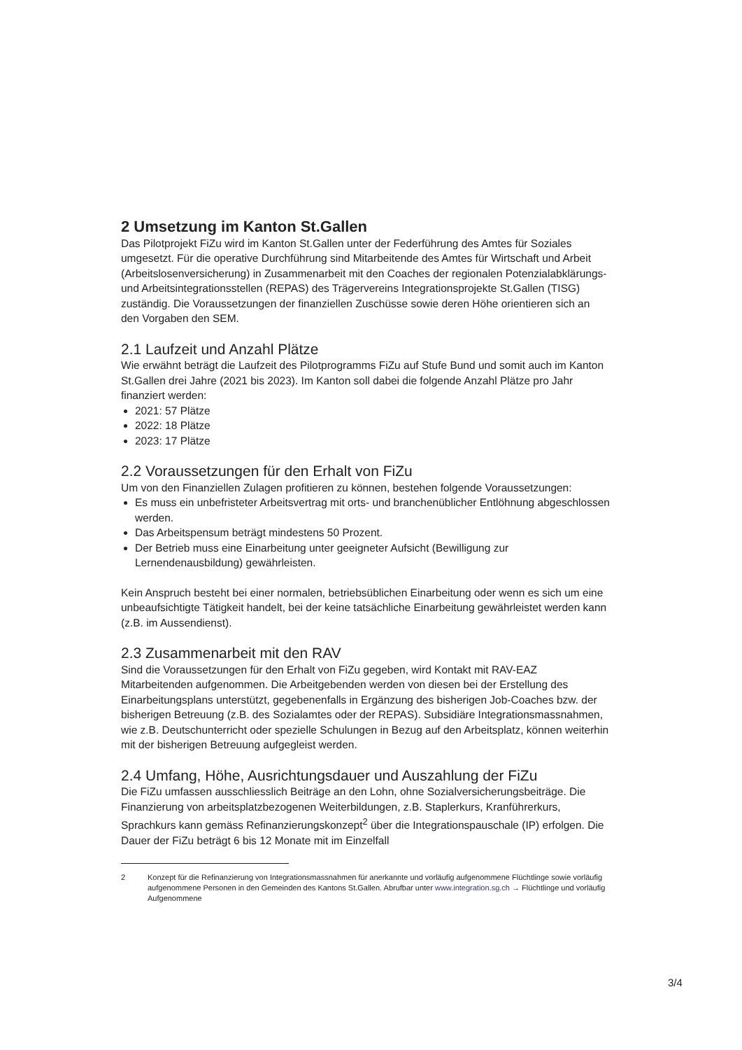2 Umsetzung im Kanton St.Gallen
Das Pilotprojekt FiZu wird im Kanton St.Gallen unter der Federführung des Amtes für Soziales umgesetzt. Für die operative Durchführung sind Mitarbeitende des Amtes für Wirtschaft und Arbeit (Arbeitslosenversicherung) in Zusammenarbeit mit den Coaches der regionalen Potenzialabklärungs- und Arbeitsintegrationsstellen (REPAS) des Trägervereins Integrationsprojekte St.Gallen (TISG) zuständig. Die Voraussetzungen der finanziellen Zuschüsse sowie deren Höhe orientieren sich an den Vorgaben den SEM.
2.1 Laufzeit und Anzahl Plätze
Wie erwähnt beträgt die Laufzeit des Pilotprogramms FiZu auf Stufe Bund und somit auch im Kanton St.Gallen drei Jahre (2021 bis 2023). Im Kanton soll dabei die folgende Anzahl Plätze pro Jahr finanziert werden:
2021: 57 Plätze
2022: 18 Plätze
2023: 17 Plätze
2.2 Voraussetzungen für den Erhalt von FiZu
Um von den Finanziellen Zulagen profitieren zu können, bestehen folgende Voraussetzungen:
Es muss ein unbefristeter Arbeitsvertrag mit orts- und branchenüblicher Entlöhnung abgeschlossen werden.
Das Arbeitspensum beträgt mindestens 50 Prozent.
Der Betrieb muss eine Einarbeitung unter geeigneter Aufsicht (Bewilligung zur Lernendenausbildung) gewährleisten.
Kein Anspruch besteht bei einer normalen, betriebsüblichen Einarbeitung oder wenn es sich um eine unbeaufsichtigte Tätigkeit handelt, bei der keine tatsächliche Einarbeitung gewährleistet werden kann (z.B. im Aussendienst).
2.3 Zusammenarbeit mit den RAV
Sind die Voraussetzungen für den Erhalt von FiZu gegeben, wird Kontakt mit RAV-EAZ Mitarbeitenden aufgenommen. Die Arbeitgebenden werden von diesen bei der Erstellung des Einarbeitungsplans unterstützt, gegebenenfalls in Ergänzung des bisherigen Job-Coaches bzw. der bisherigen Betreuung (z.B. des Sozialamtes oder der REPAS). Subsidiäre Integrationsmassnahmen, wie z.B. Deutschunterricht oder spezielle Schulungen in Bezug auf den Arbeitsplatz, können weiterhin mit der bisherigen Betreuung aufgegleist werden.
2.4 Umfang, Höhe, Ausrichtungsdauer und Auszahlung der FiZu
Die FiZu umfassen ausschliesslich Beiträge an den Lohn, ohne Sozialversicherungsbeiträge. Die Finanzierung von arbeitsplatzbezogenen Weiterbildungen, z.B. Staplerkurs, Kranführerkurs, Sprachkurs kann gemäss Refinanzierungskonzept<sup>2</sup> über die Integrationspauschale (IP) erfolgen. Die Dauer der FiZu beträgt 6 bis 12 Monate mit im Einzelfall
2 Konzept für die Refinanzierung von Integrationsmassnahmen für anerkannte und vorläufig aufgenommene Flüchtlinge sowie vorläufig aufgenommene Personen in den Gemeinden des Kantons St.Gallen. Abrufbar unter www.integration.sg.ch → Flüchtlinge und vorläufig Aufgenommene
3/4